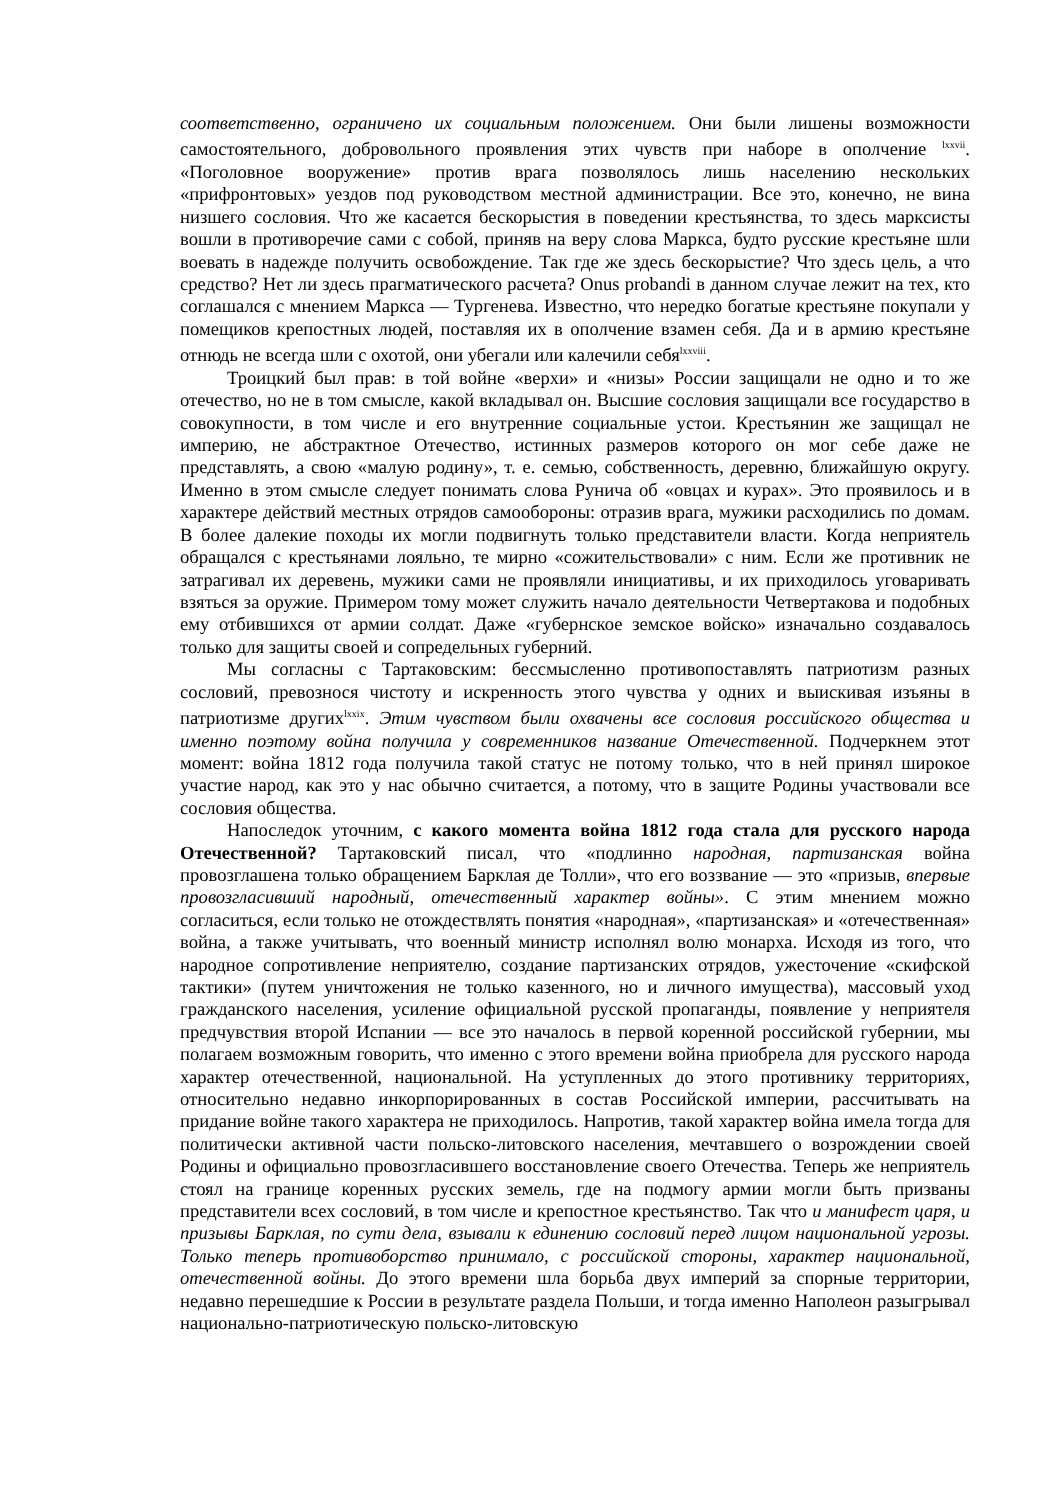соответственно, ограничено их социальным положением. Они были лишены возможности самостоятельного, добровольного проявления этих чувств при наборе в ополчение <sup>lxxvii</sup>. «Поголовное вооружение» против врага позволялось лишь населению нескольких «прифронтовых» уездов под руководством местной администрации. Все это, конечно, не вина низшего сословия. Что же касается бескорыстия в поведении крестьянства, то здесь марксисты вошли в противоречие сами с собой, приняв на веру слова Маркса, будто русские крестьяне шли воевать в надежде получить освобождение. Так где же здесь бескорыстие? Что здесь цель, а что средство? Нет ли здесь прагматического расчета? Onus probandi в данном случае лежит на тех, кто соглашался с мнением Маркса — Тургенева. Известно, что нередко богатые крестьяне покупали у помещиков крепостных людей, поставляя их в ополчение взамен себя. Да и в армию крестьяне отнюдь не всегда шли с охотой, они убегали или калечили себя<sup>lxxviii</sup>.
Троицкий был прав: в той войне «верхи» и «низы» России защищали не одно и то же отечество, но не в том смысле, какой вкладывал он. Высшие сословия защищали все государство в совокупности, в том числе и его внутренние социальные устои. Крестьянин же защищал не империю, не абстрактное Отечество, истинных размеров которого он мог себе даже не представлять, а свою «малую родину», т. е. семью, собственность, деревню, ближайшую округу. Именно в этом смысле следует понимать слова Рунича об «овцах и курах». Это проявилось и в характере действий местных отрядов самообороны: отразив врага, мужики расходились по домам. В более далекие походы их могли подвигнуть только представители власти. Когда неприятель обращался с крестьянами лояльно, те мирно «сожительствовали» с ним. Если же противник не затрагивал их деревень, мужики сами не проявляли инициативы, и их приходилось уговаривать взяться за оружие. Примером тому может служить начало деятельности Четвертакова и подобных ему отбившихся от армии солдат. Даже «губернское земское войско» изначально создавалось только для защиты своей и сопредельных губерний.
Мы согласны с Тартаковским: бессмысленно противопоставлять патриотизм разных сословий, превознося чистоту и искренность этого чувства у одних и выискивая изъяны в патриотизме других<sup>lxxix</sup>. Этим чувством были охвачены все сословия российского общества и именно поэтому война получила у современников название Отечественной. Подчеркнем этот момент: война 1812 года получила такой статус не потому только, что в ней принял широкое участие народ, как это у нас обычно считается, а потому, что в защите Родины участвовали все сословия общества.
Напоследок уточним, с какого момента война 1812 года стала для русского народа Отечественной? Тартаковский писал, что «подлинно народная, партизанская война провозглашена только обращением Барклая де Толли», что его воззвание — это «призыв, впервые провозгласивший народный, отечественный характер войны». С этим мнением можно согласиться, если только не отождествлять понятия «народная», «партизанская» и «отечественная» война, а также учитывать, что военный министр исполнял волю монарха. Исходя из того, что народное сопротивление неприятелю, создание партизанских отрядов, ужесточение «скифской тактики» (путем уничтожения не только казенного, но и личного имущества), массовый уход гражданского населения, усиление официальной русской пропаганды, появление у неприятеля предчувствия второй Испании — все это началось в первой коренной российской губернии, мы полагаем возможным говорить, что именно с этого времени война приобрела для русского народа характер отечественной, национальной. На уступленных до этого противнику территориях, относительно недавно инкорпорированных в состав Российской империи, рассчитывать на придание войне такого характера не приходилось. Напротив, такой характер война имела тогда для политически активной части польско-литовского населения, мечтавшего о возрождении своей Родины и официально провозгласившего восстановление своего Отечества. Теперь же неприятель стоял на границе коренных русских земель, где на подмогу армии могли быть призваны представители всех сословий, в том числе и крепостное крестьянство. Так что и манифест царя, и призывы Барклая, по сути дела, взывали к единению сословий перед лицом национальной угрозы. Только теперь противоборство принимало, с российской стороны, характер национальной, отечественной войны. До этого времени шла борьба двух империй за спорные территории, недавно перешедшие к России в результате раздела Польши, и тогда именно Наполеон разыгрывал национально-патриотическую польско-литовскую